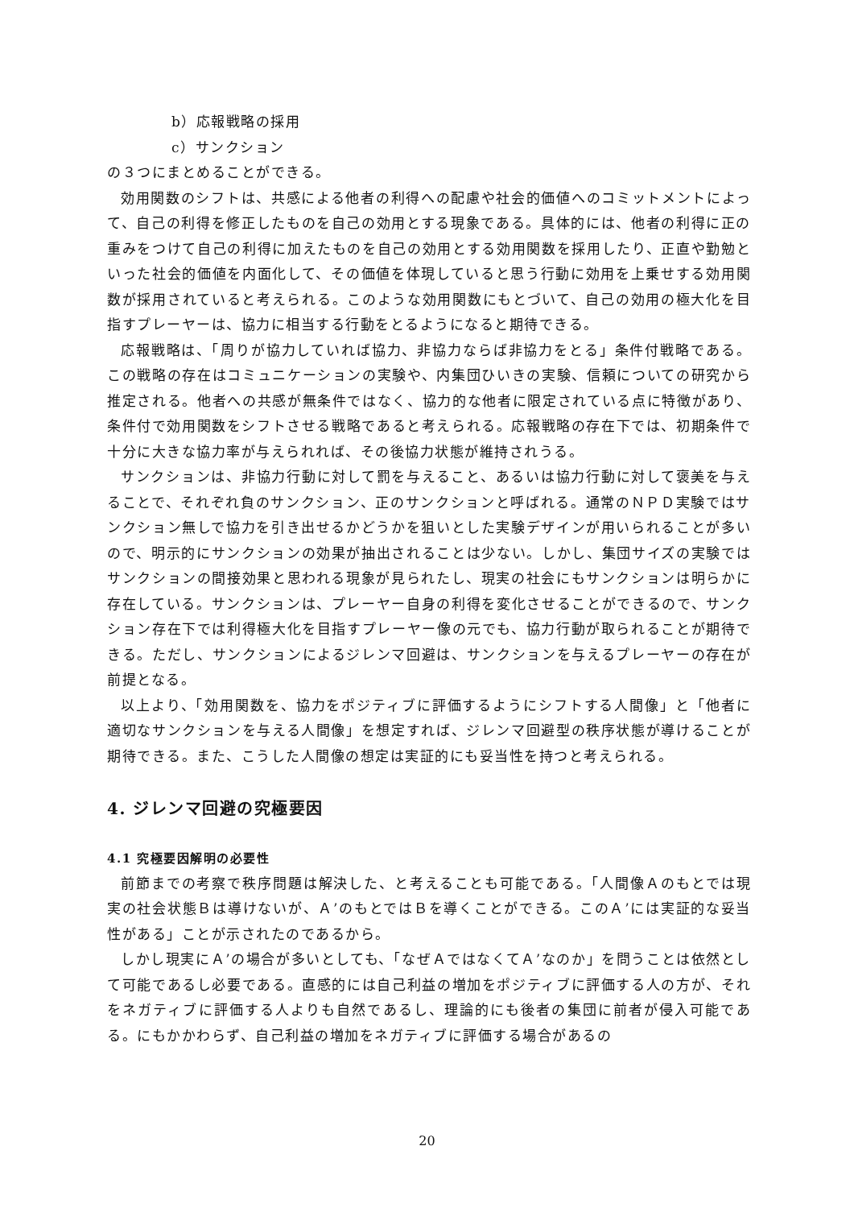b）応報戦略の採用
c）サンクション
の３つにまとめることができる。
効用関数のシフトは、共感による他者の利得への配慮や社会的価値へのコミットメントによって、自己の利得を修正したものを自己の効用とする現象である。具体的には、他者の利得に正の重みをつけて自己の利得に加えたものを自己の効用とする効用関数を採用したり、正直や勤勉といった社会的価値を内面化して、その価値を体現していると思う行動に効用を上乗せする効用関数が採用されていると考えられる。このような効用関数にもとづいて、自己の効用の極大化を目指すプレーヤーは、協力に相当する行動をとるようになると期待できる。
応報戦略は、「周りが協力していれば協力、非協力ならば非協力をとる」条件付戦略である。この戦略の存在はコミュニケーションの実験や、内集団ひいきの実験、信頼についての研究から推定される。他者への共感が無条件ではなく、協力的な他者に限定されている点に特徴があり、条件付で効用関数をシフトさせる戦略であると考えられる。応報戦略の存在下では、初期条件で十分に大きな協力率が与えられれば、その後協力状態が維持されうる。
サンクションは、非協力行動に対して罰を与えること、あるいは協力行動に対して褒美を与えることで、それぞれ負のサンクション、正のサンクションと呼ばれる。通常のＮＰＤ実験ではサンクション無しで協力を引き出せるかどうかを狙いとした実験デザインが用いられることが多いので、明示的にサンクションの効果が抽出されることは少ない。しかし、集団サイズの実験ではサンクションの間接効果と思われる現象が見られたし、現実の社会にもサンクションは明らかに存在している。サンクションは、プレーヤー自身の利得を変化させることができるので、サンクション存在下では利得極大化を目指すプレーヤー像の元でも、協力行動が取られることが期待できる。ただし、サンクションによるジレンマ回避は、サンクションを与えるプレーヤーの存在が前提となる。
以上より、「効用関数を、協力をポジティブに評価するようにシフトする人間像」と「他者に適切なサンクションを与える人間像」を想定すれば、ジレンマ回避型の秩序状態が導けることが期待できる。また、こうした人間像の想定は実証的にも妥当性を持つと考えられる。
4. ジレンマ回避の究極要因
4.1 究極要因解明の必要性
前節までの考察で秩序問題は解決した、と考えることも可能である。「人間像Ａのもとでは現実の社会状態Ｂは導けないが、Ａ’のもとではＢを導くことができる。このＡ’には実証的な妥当性がある」ことが示されたのであるから。
しかし現実にＡ’の場合が多いとしても、「なぜＡではなくてＡ’なのか」を問うことは依然として可能であるし必要である。直感的には自己利益の増加をポジティブに評価する人の方が、それをネガティブに評価する人よりも自然であるし、理論的にも後者の集団に前者が侵入可能である。にもかかわらず、自己利益の増加をネガティブに評価する場合があるの
20